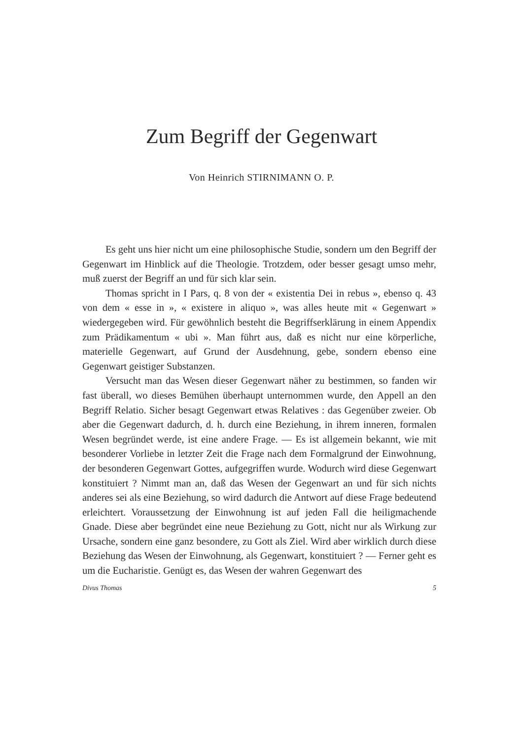Zum Begriff der Gegenwart
Von Heinrich STIRNIMANN O. P.
Es geht uns hier nicht um eine philosophische Studie, sondern um den Begriff der Gegenwart im Hinblick auf die Theologie. Trotzdem, oder besser gesagt umso mehr, muß zuerst der Begriff an und für sich klar sein.
Thomas spricht in I Pars, q. 8 von der « existentia Dei in rebus », ebenso q. 43 von dem « esse in », « existere in aliquo », was alles heute mit « Gegenwart » wiedergegeben wird. Für gewöhnlich besteht die Begriffserklärung in einem Appendix zum Prädikamentum « ubi ». Man führt aus, daß es nicht nur eine körperliche, materielle Gegenwart, auf Grund der Ausdehnung, gebe, sondern ebenso eine Gegenwart geistiger Substanzen.
Versucht man das Wesen dieser Gegenwart näher zu bestimmen, so fanden wir fast überall, wo dieses Bemühen überhaupt unternommen wurde, den Appell an den Begriff Relatio. Sicher besagt Gegenwart etwas Relatives : das Gegenüber zweier. Ob aber die Gegenwart dadurch, d. h. durch eine Beziehung, in ihrem inneren, formalen Wesen begründet werde, ist eine andere Frage. — Es ist allgemein bekannt, wie mit besonderer Vorliebe in letzter Zeit die Frage nach dem Formalgrund der Einwohnung, der besonderen Gegenwart Gottes, aufgegriffen wurde. Wodurch wird diese Gegenwart konstituiert ? Nimmt man an, daß das Wesen der Gegenwart an und für sich nichts anderes sei als eine Beziehung, so wird dadurch die Antwort auf diese Frage bedeutend erleichtert. Voraussetzung der Einwohnung ist auf jeden Fall die heiligmachende Gnade. Diese aber begründet eine neue Beziehung zu Gott, nicht nur als Wirkung zur Ursache, sondern eine ganz besondere, zu Gott als Ziel. Wird aber wirklich durch diese Beziehung das Wesen der Einwohnung, als Gegenwart, konstituiert ? — Ferner geht es um die Eucharistie. Genügt es, das Wesen der wahren Gegenwart des
Divus Thomas 5